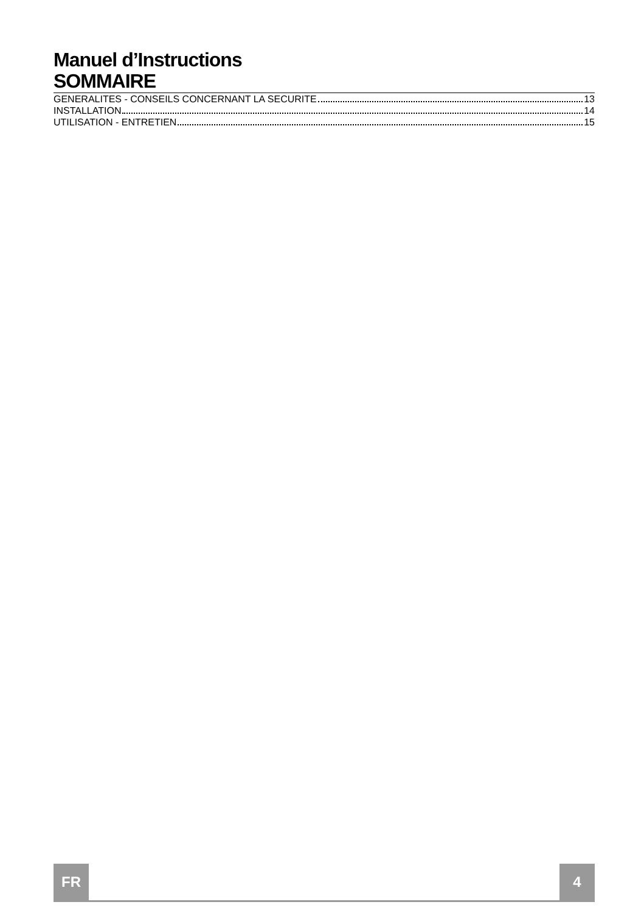Manuel d’Instructions
SOMMAIRE
GENERALITES - CONSEILS CONCERNANT LA SECURITE 13
INSTALLATION 14
UTILISATION - ENTRETIEN 15
FR 4